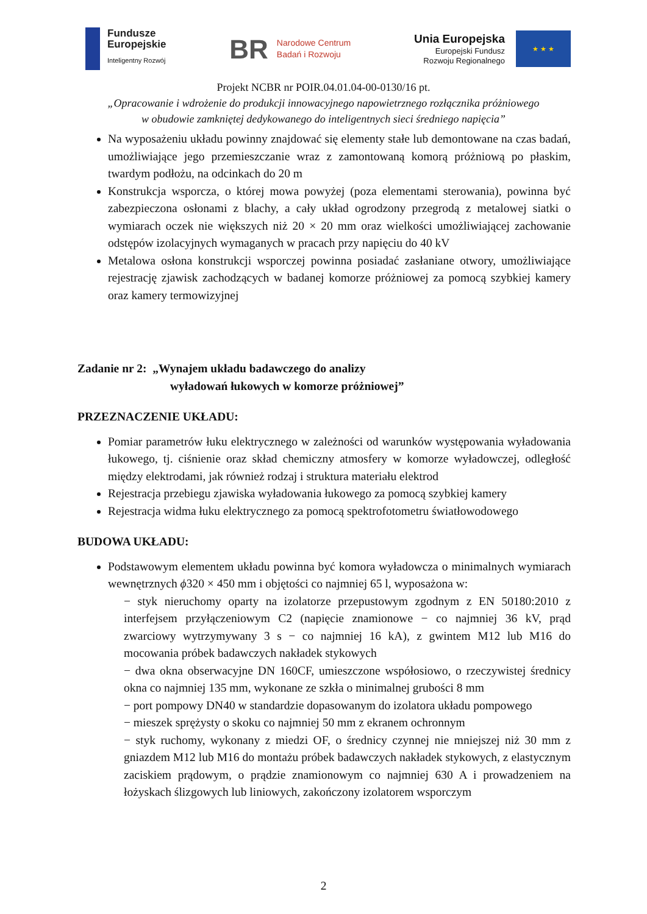Fundusze
Europejskie
Inteligentny Rozwój
BR Narodowe Centrum
Badań i Rozwoju
Unia Europejska
Europejski Fundusz
Rozwoju Regionalnego
★ ★ ★
Projekt NCBR nr POIR.04.01.04-00-0130/16 pt.
„Opracowanie i wdrożenie do produkcji innowacyjnego napowietrznego rozłącznika próżniowego
w obudowie zamkniętej dedykowanego do inteligentnych sieci średniego napięcia”
Na wyposażeniu układu powinny znajdować się elementy stałe lub demontowane na czas badań, umożliwiające jego przemieszczanie wraz z zamontowaną komorą próżniową po płaskim, twardym podłożu, na odcinkach do 20 m
Konstrukcja wsporcza, o której mowa powyżej (poza elementami sterowania), powinna być zabezpieczona osłonami z blachy, a cały układ ogrodzony przegrodą z metalowej siatki o wymiarach oczek nie większych niż 20 × 20 mm oraz wielkości umożliwiającej zachowanie odstępów izolacyjnych wymaganych w pracach przy napięciu do 40 kV
Metalowa osłona konstrukcji wsporczej powinna posiadać zasłaniane otwory, umożliwiające rejestrację zjawisk zachodzących w badanej komorze próżniowej za pomocą szybkiej kamery oraz kamery termowizyjnej
Zadanie nr 2: „Wynajem układu badawczego do analizy
wyładowań łukowych w komorze próżniowej”
PRZEZNACZENIE UKŁADU:
Pomiar parametrów łuku elektrycznego w zależności od warunków występowania wyładowania łukowego, tj. ciśnienie oraz skład chemiczny atmosfery w komorze wyładowczej, odległość między elektrodami, jak również rodzaj i struktura materiału elektrod
Rejestracja przebiegu zjawiska wyładowania łukowego za pomocą szybkiej kamery
Rejestracja widma łuku elektrycznego za pomocą spektrofotometru światłowodowego
BUDOWA UKŁADU:
Podstawowym elementem układu powinna być komora wyładowcza o minimalnych wymiarach wewnętrznych ϕ320 × 450 mm i objętości co najmniej 65 l, wyposażona w:
− styk nieruchomy oparty na izolatorze przepustowym zgodnym z EN 50180:2010 z interfejsem przyłączeniowym C2 (napięcie znamionowe − co najmniej 36 kV, prąd zwarciowy wytrzymywany 3 s − co najmniej 16 kA), z gwintem M12 lub M16 do mocowania próbek badawczych nakładek stykowych
− dwa okna obserwacyjne DN 160CF, umieszczone współosiowo, o rzeczywistej średnicy okna co najmniej 135 mm, wykonane ze szkła o minimalnej grubości 8 mm
− port pompowy DN40 w standardzie dopasowanym do izolatora układu pompowego
− mieszek sprężysty o skoku co najmniej 50 mm z ekranem ochronnym
− styk ruchomy, wykonany z miedzi OF, o średnicy czynnej nie mniejszej niż 30 mm z gniazdem M12 lub M16 do montażu próbek badawczych nakładek stykowych, z elastycznym zaciskiem prądowym, o prądzie znamionowym co najmniej 630 A i prowadzeniem na łożyskach ślizgowych lub liniowych, zakończony izolatorem wsporczym
2